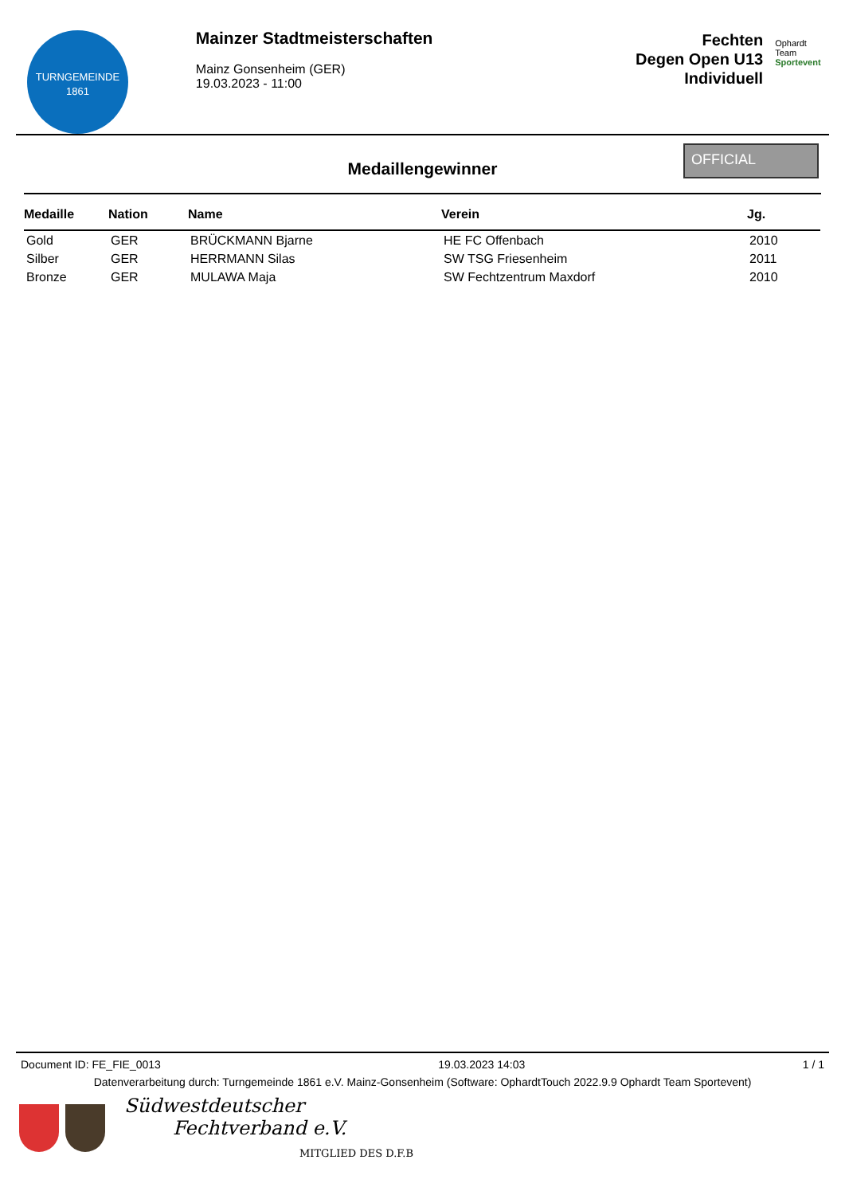TURNGEMEINDE
1861
Mainzer Stadtmeisterschaften
Mainz Gonsenheim (GER)
19.03.2023 - 11:00
Fechten
Degen Open U13
Individuell
Ophardt Team
Sportevent
Medaillengewinner
OFFICIAL
| Medaille | Nation | Name | Verein | Jg. |
| --- | --- | --- | --- | --- |
| Gold | GER | BRÜCKMANN Bjarne | HE FC Offenbach | 2010 |
| Silber | GER | HERRMANN Silas | SW TSG Friesenheim | 2011 |
| Bronze | GER | MULAWA Maja | SW Fechtzentrum Maxdorf | 2010 |
Document ID: FE_FIE_0013 19.03.2023 14:03 1 / 1
Datenverarbeitung durch: Turngemeinde 1861 e.V. Mainz-Gonsenheim (Software: OphardtTouch 2022.9.9 Ophardt Team Sportevent)
Südwestdeutscher
Fechtverband e.V.
MITGLIED DES D.F.B